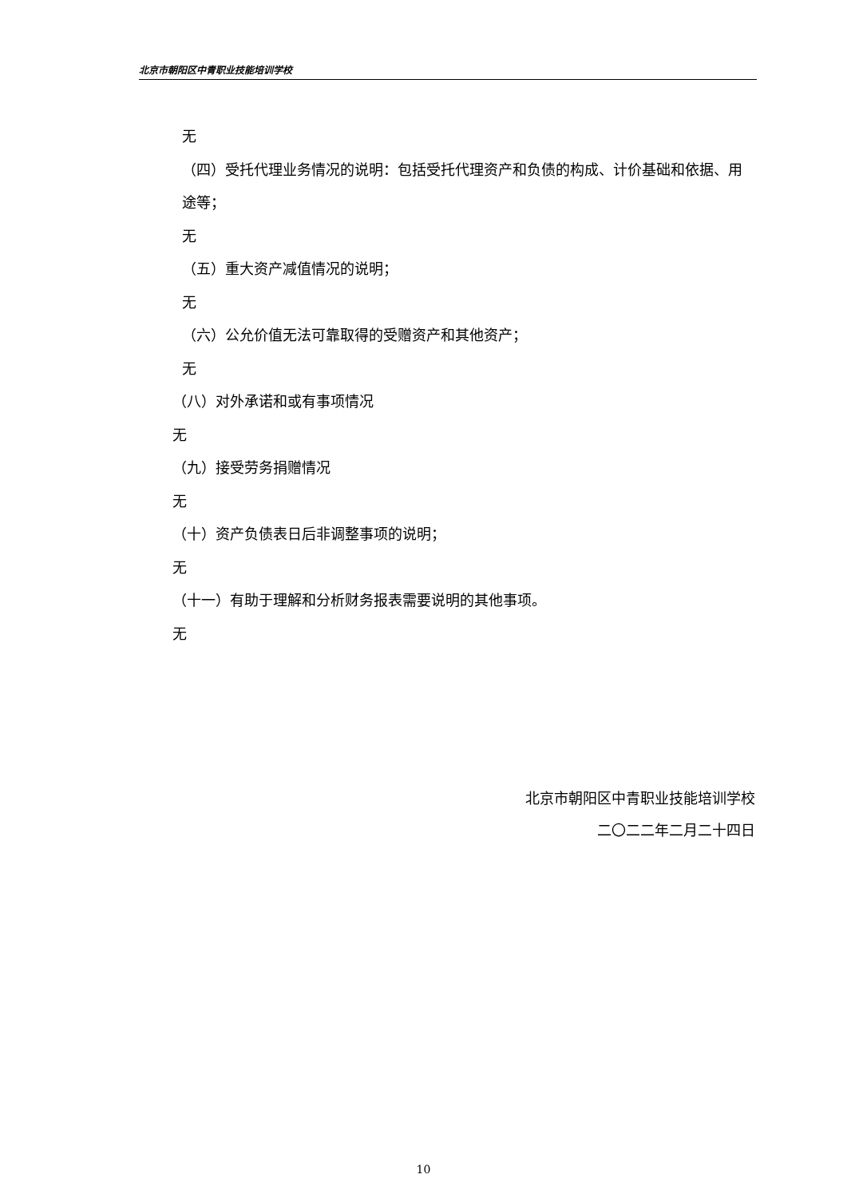北京市朝阳区中青职业技能培训学校
无
（四）受托代理业务情况的说明：包括受托代理资产和负债的构成、计价基础和依据、用途等；
无
（五）重大资产减值情况的说明；
无
（六）公允价值无法可靠取得的受赠资产和其他资产；
无
（八）对外承诺和或有事项情况
无
（九）接受劳务捐赠情况
无
（十）资产负债表日后非调整事项的说明；
无
（十一）有助于理解和分析财务报表需要说明的其他事项。
无
北京市朝阳区中青职业技能培训学校
二〇二二年二月二十四日
10